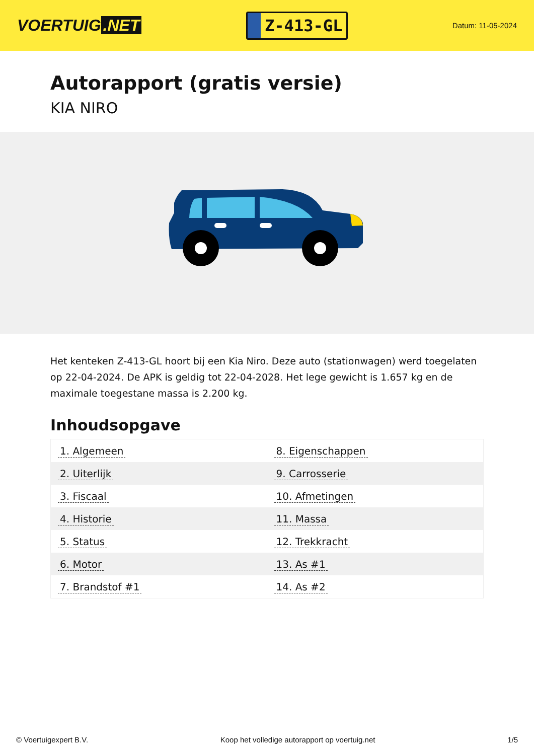VOERTUIG.NET
Z-413-GL
Datum: 11-05-2024
Autorapport (gratis versie)
KIA NIRO
Het kenteken Z-413-GL hoort bij een Kia Niro. Deze auto (stationwagen) werd toegelaten op 22-04-2024. De APK is geldig tot 22-04-2028. Het lege gewicht is 1.657 kg en de maximale toegestane massa is 2.200 kg.
Inhoudsopgave
| 1. Algemeen | 8. Eigenschappen |
| 2. Uiterlijk | 9. Carrosserie |
| 3. Fiscaal | 10. Afmetingen |
| 4. Historie | 11. Massa |
| 5. Status | 12. Trekkracht |
| 6. Motor | 13. As #1 |
| 7. Brandstof #1 | 14. As #2 |
© Voertuigexpert B.V. Koop het volledige autorapport op voertuig.net 1/5